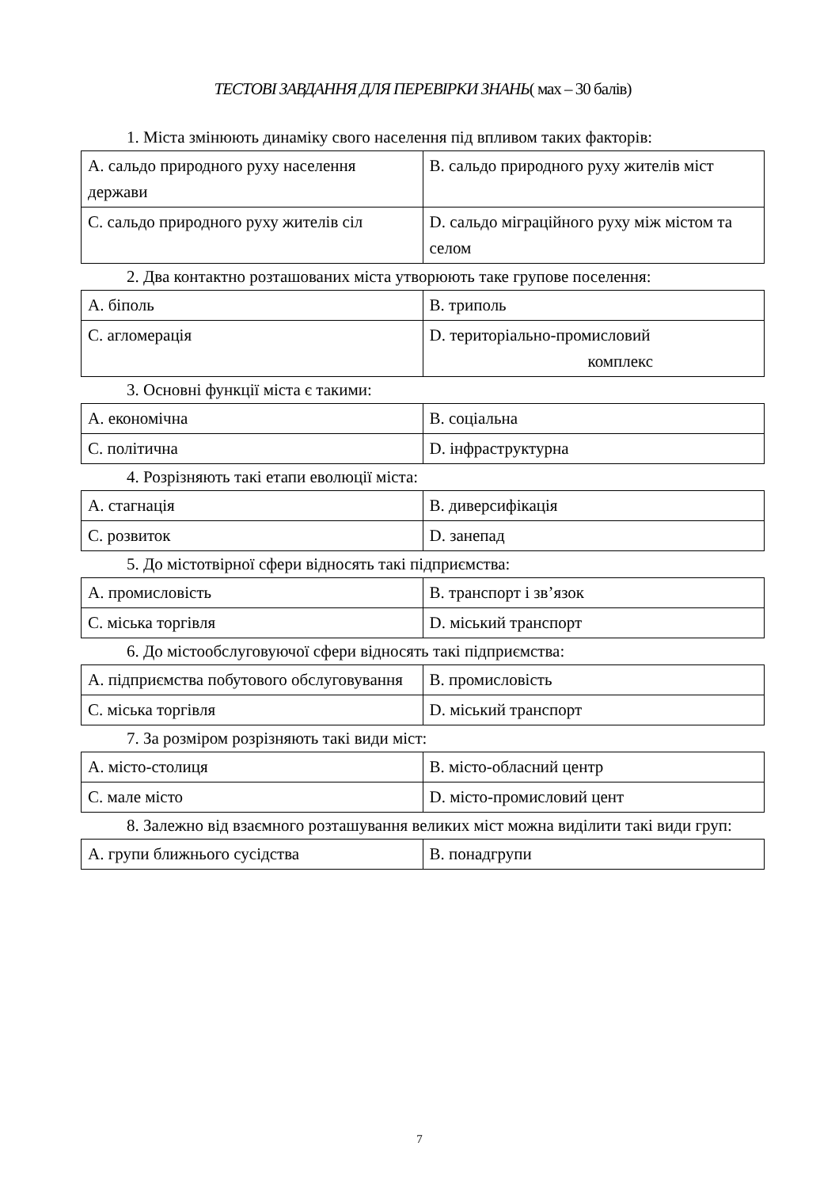ТЕСТОВІ ЗАВДАННЯ ДЛЯ ПЕРЕВІРКИ ЗНАНЬ( мах – 30 балів)
1. Міста змінюють динаміку свого населення під впливом таких факторів:
| A. сальдо природного руху населення держави | B. сальдо природного руху жителів міст |
| C. сальдо природного руху жителів сіл | D. сальдо міграційного руху між містом та селом |
2. Два контактно розташованих міста утворюють таке групове поселення:
| A. біполь | B. триполь |
| C. агломерація | D. територіально-промисловий комплекс |
3. Основні функції міста є такими:
| A. економічна | B. соціальна |
| C. політична | D. інфраструктурна |
4. Розрізняють такі етапи еволюції міста:
| A. стагнація | B. диверсифікація |
| C. розвиток | D. занепад |
5. До містотвірної сфери відносять такі підприємства:
| A. промисловість | B. транспорт і зв’язок |
| C. міська торгівля | D. міський транспорт |
6. До містообслуговуючої сфери відносять такі підприємства:
| A. підприємства побутового обслуговування | B. промисловість |
| C. міська торгівля | D. міський транспорт |
7. За розміром розрізняють такі види міст:
| A. місто-столиця | B. місто-обласний центр |
| C. мале місто | D. місто-промисловий цент |
8. Залежно від взаємного розташування великих міст можна виділити такі види груп:
| A. групи ближнього сусідства | B. понадгрупи |
7